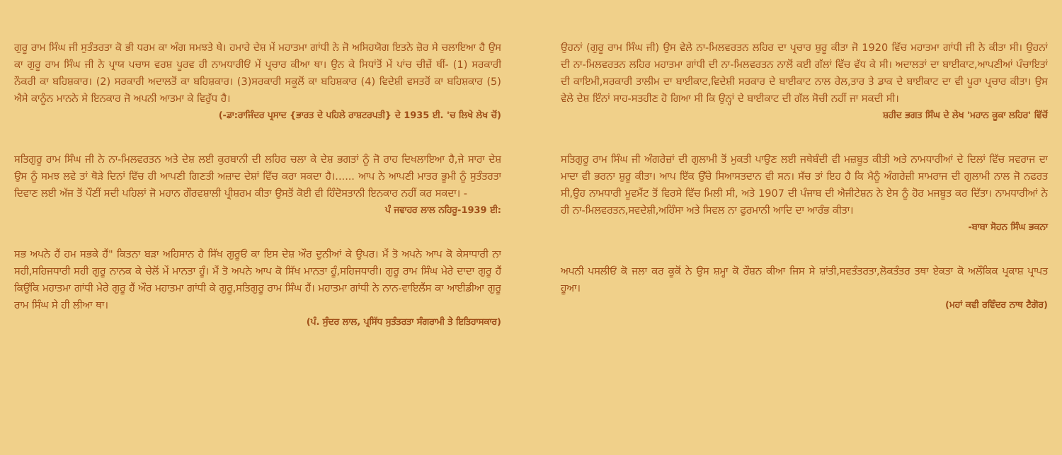ਗੁਰੂ ਰਾਮ ਸਿੰਘ ਜੀ ਸੁਤੰਤਰਤਾ ਕੋ ਭੀ ਧਰਮ ਕਾ ਅੰਗ ਸਮਝਤੇ ਥੇ। ਹਮਾਰੇ ਦੇਸ਼ ਮੇਂ ਮਹਾਤਮਾ ਗਾਂਧੀ ਨੇ ਜੋ ਅਸਿਹਯੋਗ ਇਤਨੇ ਜ਼ੋਰ ਸੇ ਚਲਾਇਆ ਹੈ ਉਸ ਕਾ ਗੁਰੂ ਰਾਮ ਸਿੰਘ ਜੀ ਨੇ ਪ੍ਰਾਯ ਪਚਾਸ ਵਰਸ਼ ਪੂਰਵ ਹੀ ਨਾਮਧਾਰੀਓਂ ਮੇਂ ਪ੍ਰਚਾਰ ਕੀਆ ਥਾ। ਉਨ ਕੇ ਸਿਧਾਂਤੋਂ ਮੇਂ ਪਾਂਚ ਚੀਜ਼ੇਂ ਥੀਂ- (1) ਸਰਕਾਰੀ ਨੌਕਰੀ ਕਾ ਬਹਿਸ਼ਕਾਰ। (2) ਸਰਕਾਰੀ ਅਦਾਲਤੋਂ ਕਾ ਬਹਿਸ਼ਕਾਰ। (3)ਸਰਕਾਰੀ ਸਕੂਲੋਂ ਕਾ ਬਹਿਸ਼ਕਾਰ (4) ਵਿਦੇਸ਼ੀ ਵਸਤਰੋਂ ਕਾ ਬਹਿਸ਼ਕਾਰ (5) ਐਸੇ ਕਾਨੂੰਨ ਮਾਨਨੇ ਸੇ ਇਨਕਾਰ ਜੋ ਅਪਨੀ ਆਤਮਾ ਕੇ ਵਿਰੁੱਧ ਹੈ।
(-ਡਾ:ਰਾਜਿੰਦਰ ਪ੍ਰਸਾਦ {ਭਾਰਤ ਦੇ ਪਹਿਲੇ ਰਾਸ਼ਟਰਪਤੀ} ਦੇ 1935 ਈ. 'ਚ ਲਿਖੇ ਲੇਖ ਚੋਂ)
ਸਤਿਗੁਰੂ ਰਾਮ ਸਿੰਘ ਜੀ ਨੇ ਨਾ-ਮਿਲਵਰਤਨ ਅਤੇ ਦੇਸ਼ ਲਈ ਕੁਰਬਾਨੀ ਦੀ ਲਹਿਰ ਚਲਾ ਕੇ ਦੇਸ਼ ਭਗਤਾਂ ਨੂੰ ਜੋ ਰਾਹ ਦਿਖਲਾਇਆ ਹੈ,ਜੇ ਸਾਰਾ ਦੇਸ਼ ਉਸ ਨੂੰ ਸਮਝ ਲਵੇ ਤਾਂ ਥੋੜੇ ਦਿਨਾਂ ਵਿੱਚ ਹੀ ਆਪਣੀ ਗਿਣਤੀ ਅਜ਼ਾਦ ਦੇਸ਼ਾਂ ਵਿੱਚ ਕਰਾ ਸਕਦਾ ਹੈ।...... ਆਪ ਨੇ ਆਪਣੀ ਮਾਤਰ ਭੂਮੀ ਨੂੰ ਸੁਤੰਤਰਤਾ ਦਿਵਾਣ ਲਈ ਅੱਜ ਤੋਂ ਪੌਣੀਂ ਸਦੀ ਪਹਿਲਾਂ ਜੋ ਮਹਾਨ ਗੌਰਵਸ਼ਾਲੀ ਪ੍ਰੀਸ਼ਰਮ ਕੀਤਾ ਉਸਤੋਂ ਕੋਈ ਵੀ ਹਿੰਦੋਸਤਾਨੀ ਇਨਕਾਰ ਨਹੀਂ ਕਰ ਸਕਦਾ। -
ਪੰ ਜਵਾਹਰ ਲਾਲ ਨਹਿਰੂ-1939 ਈ:
ਸਭ ਅਪਨੇ ਹੈਂ ਹਮ ਸਭਕੇ ਹੈਂ" ਕਿਤਨਾ ਬੜਾ ਅਹਿਸਾਨ ਹੈ ਸਿੱਖ ਗੁਰੂਓਂ ਕਾ ਇਸ ਦੇਸ਼ ਔਰ ਦੁਨੀਆਂ ਕੇ ਉਪਰ। ਮੈਂ ਤੋ ਅਪਨੇ ਆਪ ਕੋ ਕੇਸਾਧਾਰੀ ਨਾ ਸਹੀ,ਸਹਿਜਧਾਰੀ ਸਹੀ ਗੁਰੂ ਨਾਨਕ ਕੇ ਚੇਲੋਂ ਮੇਂ ਮਾਨਤਾ ਹੂੰ। ਮੈਂ ਤੋ ਅਪਨੇ ਆਪ ਕੋ ਸਿੱਖ ਮਾਨਤਾ ਹੂੰ,ਸਹਿਜਧਾਰੀ। ਗੁਰੂ ਰਾਮ ਸਿੰਘ ਮੇਰੇ ਦਾਦਾ ਗੁਰੂ ਹੈਂ ਕਿਉਂਕਿ ਮਹਾਤਮਾ ਗਾਂਧੀ ਮੇਰੇ ਗੁਰੂ ਹੈਂ ਔਰ ਮਹਾਤਮਾ ਗਾਂਧੀ ਕੇ ਗੁਰੂ,ਸਤਿਗੁਰੂ ਰਾਮ ਸਿੰਘ ਹੈਂ। ਮਹਾਤਮਾ ਗਾਂਧੀ ਨੇ ਨਾਨ-ਵਾਇਲੈਂਸ ਕਾ ਆਈਡੀਆ ਗੁਰੂ ਰਾਮ ਸਿੰਘ ਸੇ ਹੀ ਲੀਆ ਥਾ।
(ਪੰ. ਸੁੰਦਰ ਲਾਲ, ਪ੍ਰਸਿੱਧ ਸੁਤੰਤਰਤਾ ਸੰਗਰਾਮੀ ਤੇ ਇਤਿਹਾਸਕਾਰ)
ਉਹਨਾਂ (ਗੁਰੂ ਰਾਮ ਸਿੰਘ ਜੀ) ਉਸ ਵੇਲੇ ਨਾ-ਮਿਲਵਰਤਨ ਲਹਿਰ ਦਾ ਪ੍ਰਚਾਰ ਸ਼ੁਰੂ ਕੀਤਾ ਜੋ 1920 ਵਿੱਚ ਮਹਾਤਮਾ ਗਾਂਧੀ ਜੀ ਨੇ ਕੀਤਾ ਸੀ। ਉਹਨਾਂ ਦੀ ਨਾ-ਮਿਲਵਰਤਨ ਲਹਿਰ ਮਹਾਤਮਾ ਗਾਂਧੀ ਦੀ ਨਾ-ਮਿਲਵਰਤਨ ਨਾਲੋਂ ਕਈ ਗੱਲਾਂ ਵਿੱਚ ਵੱਧ ਕੇ ਸੀ। ਅਦਾਲਤਾਂ ਦਾ ਬਾਈਕਾਟ,ਆਪਣੀਆਂ ਪੰਚਾਇਤਾਂ ਦੀ ਕਾਇਮੀ,ਸਰਕਾਰੀ ਤਾਲੀਮ ਦਾ ਬਾਈਕਾਟ,ਵਿਦੇਸ਼ੀ ਸਰਕਾਰ ਦੇ ਬਾਈਕਾਟ ਨਾਲ ਰੇਲ,ਤਾਰ ਤੇ ਡਾਕ ਦੇ ਬਾਈਕਾਟ ਦਾ ਵੀ ਪੂਰਾ ਪ੍ਰਚਾਰ ਕੀਤਾ। ਉਸ ਵੇਲੇ ਦੇਸ਼ ਇੰਨਾਂ ਸਾਹ-ਸਤਹੀਣ ਹੋ ਗਿਆ ਸੀ ਕਿ ਉਨ੍ਹਾਂ ਦੇ ਬਾਈਕਾਟ ਦੀ ਗੱਲ ਸੋਚੀ ਨਹੀਂ ਜਾ ਸਕਦੀ ਸੀ।
ਸ਼ਹੀਦ ਭਗਤ ਸਿੰਘ ਦੇ ਲੇਖ 'ਮਹਾਨ ਕੂਕਾ ਲਹਿਰ' ਵਿੱਚੋਂ
ਸਤਿਗੁਰੂ ਰਾਮ ਸਿੰਘ ਜੀ ਅੰਗਰੇਜ਼ਾਂ ਦੀ ਗੁਲਾਮੀ ਤੋਂ ਮੁਕਤੀ ਪਾਉਣ ਲਈ ਜਥੇਬੰਦੀ ਵੀ ਮਜ਼ਬੂਤ ਕੀਤੀ ਅਤੇ ਨਾਮਧਾਰੀਆਂ ਦੇ ਦਿਲਾਂ ਵਿੱਚ ਸਵਰਾਜ ਦਾ ਮਾਦਾ ਵੀ ਭਰਨਾ ਸ਼ੁਰੂ ਕੀਤਾ। ਆਪ ਇੱਕ ਉੱਚੇ ਸਿਆਸਤਦਾਨ ਵੀ ਸਨ। ਸੱਚ ਤਾਂ ਇਹ ਹੈ ਕਿ ਮੈਨੂੰ ਅੰਗਰੇਜ਼ੀ ਸਾਮਰਾਜ ਦੀ ਗੁਲਾਮੀ ਨਾਲ ਜੋ ਨਫਰਤ ਸੀ,ਉਹ ਨਾਮਧਾਰੀ ਮੂਵਮੈਂਟ ਤੋਂ ਵਿਰਸੇ ਵਿੱਚ ਮਿਲੀ ਸੀ, ਅਤੇ 1907 ਦੀ ਪੰਜਾਬ ਦੀ ਐਜੀਟੇਸ਼ਨ ਨੇ ਏਸ ਨੂੰ ਹੋਰ ਮਜਬੂਤ ਕਰ ਦਿੱਤਾ। ਨਾਮਧਾਰੀਆਂ ਨੇ ਹੀ ਨਾ-ਮਿਲਵਰਤਨ,ਸਵਦੇਸ਼ੀ,ਅਹਿੰਸਾ ਅਤੇ ਸਿਵਲ ਨਾ ਫੁਰਮਾਨੀ ਆਦਿ ਦਾ ਆਰੰਭ ਕੀਤਾ।
-ਬਾਬਾ ਸੋਹਨ ਸਿੰਘ ਭਕਨਾ
ਅਪਨੀ ਪਸਲੀਓਂ ਕੋ ਜਲਾ ਕਰ ਕੂਕੋਂ ਨੇ ਉਸ ਸ਼ਮ੍ਹਾ ਕੋ ਰੌਸ਼ਨ ਕੀਆ ਜਿਸ ਸੇ ਸ਼ਾਂਤੀ,ਸਵਤੰਤਰਤਾ,ਲੋਕਤੰਤਰ ਤਥਾ ਏਕਤਾ ਕੋ ਅਲੌਕਿਕ ਪ੍ਰਕਾਸ਼ ਪ੍ਰਾਪਤ ਹੂਆ।
(ਮਹਾਂ ਕਵੀ ਰਵਿੰਦਰ ਨਾਥ ਟੈਗੋਰ)